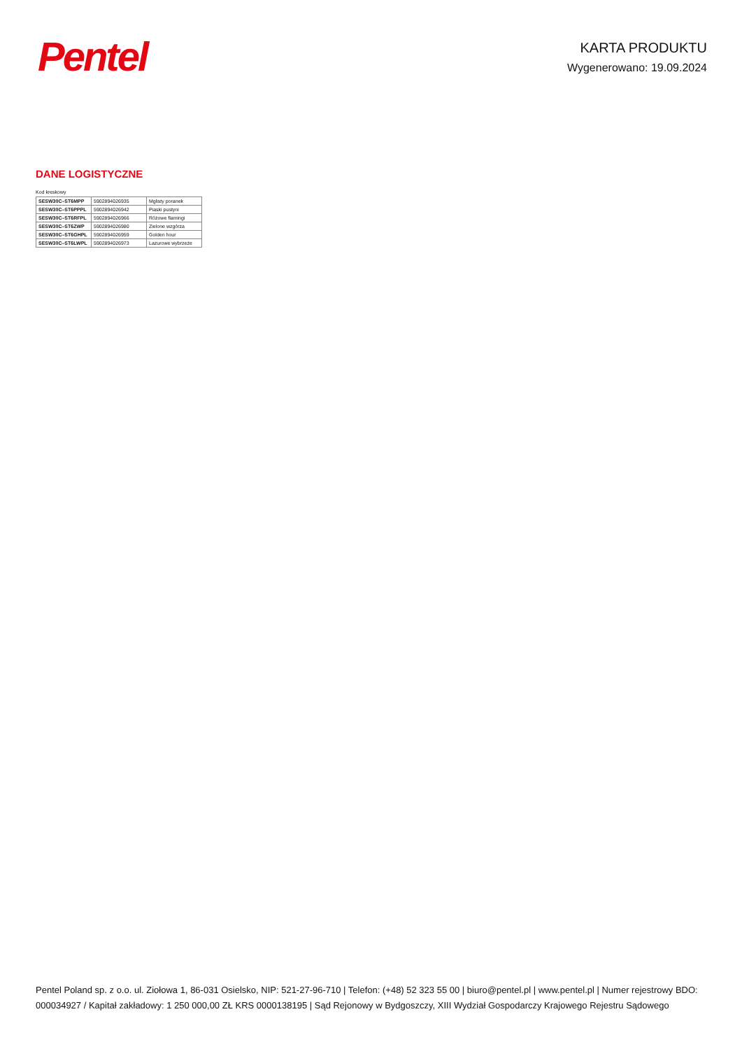Pentel
KARTA PRODUKTU
Wygenerowano: 19.09.2024
DANE LOGISTYCZNE
Kod kreskowy
| SESW30C–ST6MPP | 5902894026935 | Mglisty poranek |
| SESW30C–ST6PPPL | 5902894026942 | Piaski pustyni |
| SESW30C–ST6RFPL | 5902894026966 | Różowe flamingi |
| SESW30C–ST6ZWP | 5902894026980 | Zielone wzgórza |
| SESW30C–ST6GHPL | 5902894026959 | Golden hour |
| SESW30C–ST6LWPL | 5902894026973 | Lazurowe wybrzeże |
Pentel Poland sp. z o.o. ul. Ziołowa 1, 86-031 Osielsko, NIP: 521-27-96-710 | Telefon: (+48) 52 323 55 00 | biuro@pentel.pl | www.pentel.pl | Numer rejestrowy BDO: 000034927 / Kapitał zakładowy: 1 250 000,00 ZŁ KRS 0000138195 | Sąd Rejonowy w Bydgoszczy, XIII Wydział Gospodarczy Krajowego Rejestru Sądowego